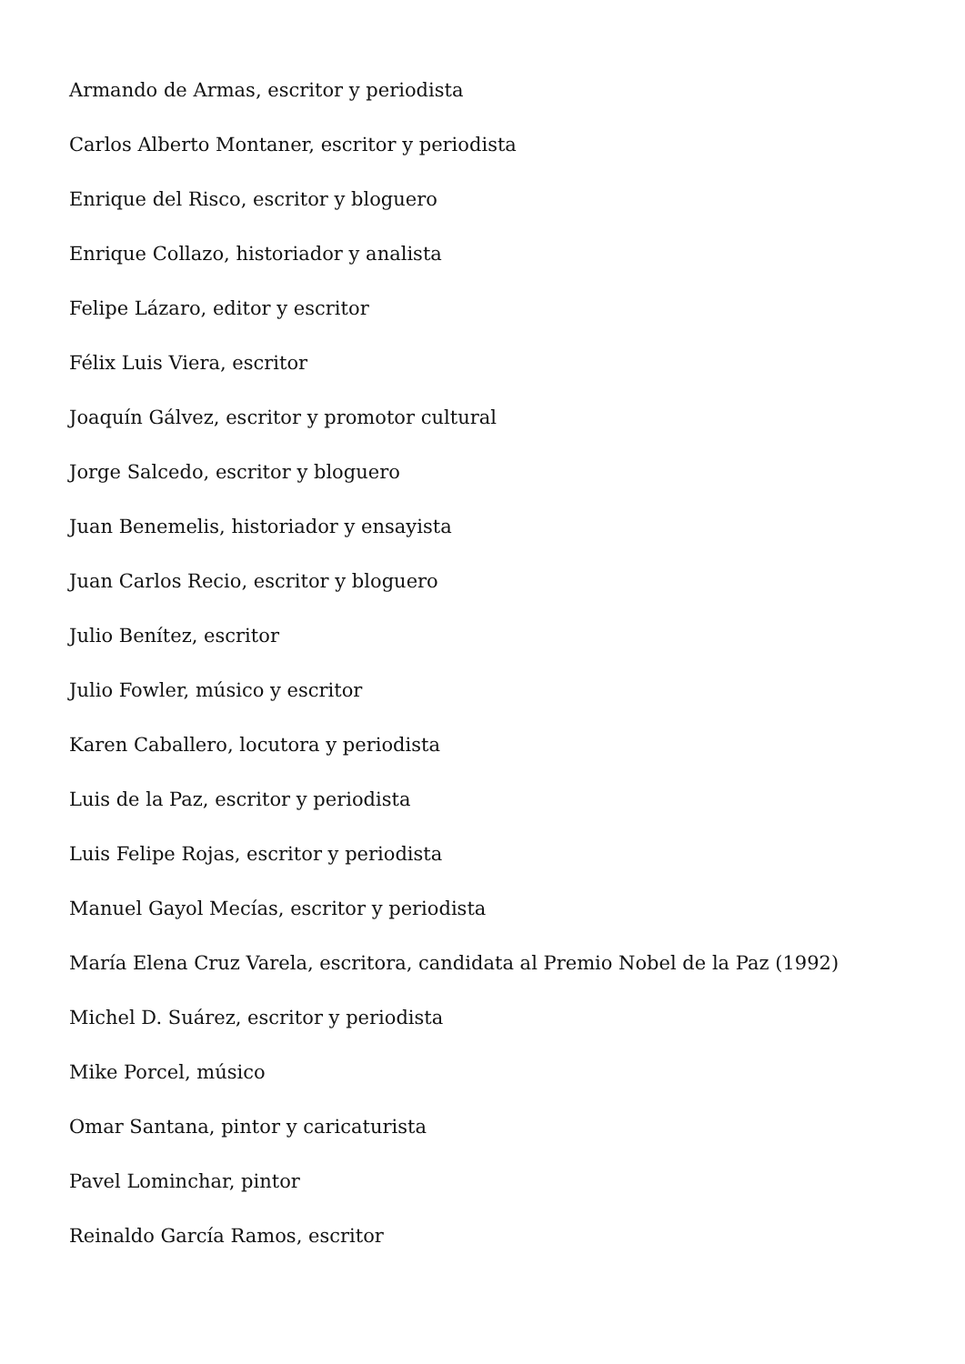Armando de Armas, escritor y periodista
Carlos Alberto Montaner, escritor y periodista
Enrique del Risco, escritor y bloguero
Enrique Collazo, historiador y analista
Felipe Lázaro, editor y escritor
Félix Luis Viera, escritor
Joaquín Gálvez, escritor y promotor cultural
Jorge Salcedo, escritor y bloguero
Juan Benemelis, historiador y ensayista
Juan Carlos Recio, escritor y bloguero
Julio Benítez, escritor
Julio Fowler, músico y escritor
Karen Caballero, locutora y periodista
Luis de la Paz, escritor y periodista
Luis Felipe Rojas, escritor y periodista
Manuel Gayol Mecías, escritor y periodista
María Elena Cruz Varela, escritora, candidata al Premio Nobel de la Paz (1992)
Michel D. Suárez, escritor y periodista
Mike Porcel, músico
Omar Santana, pintor y caricaturista
Pavel Lominchar, pintor
Reinaldo García Ramos, escritor